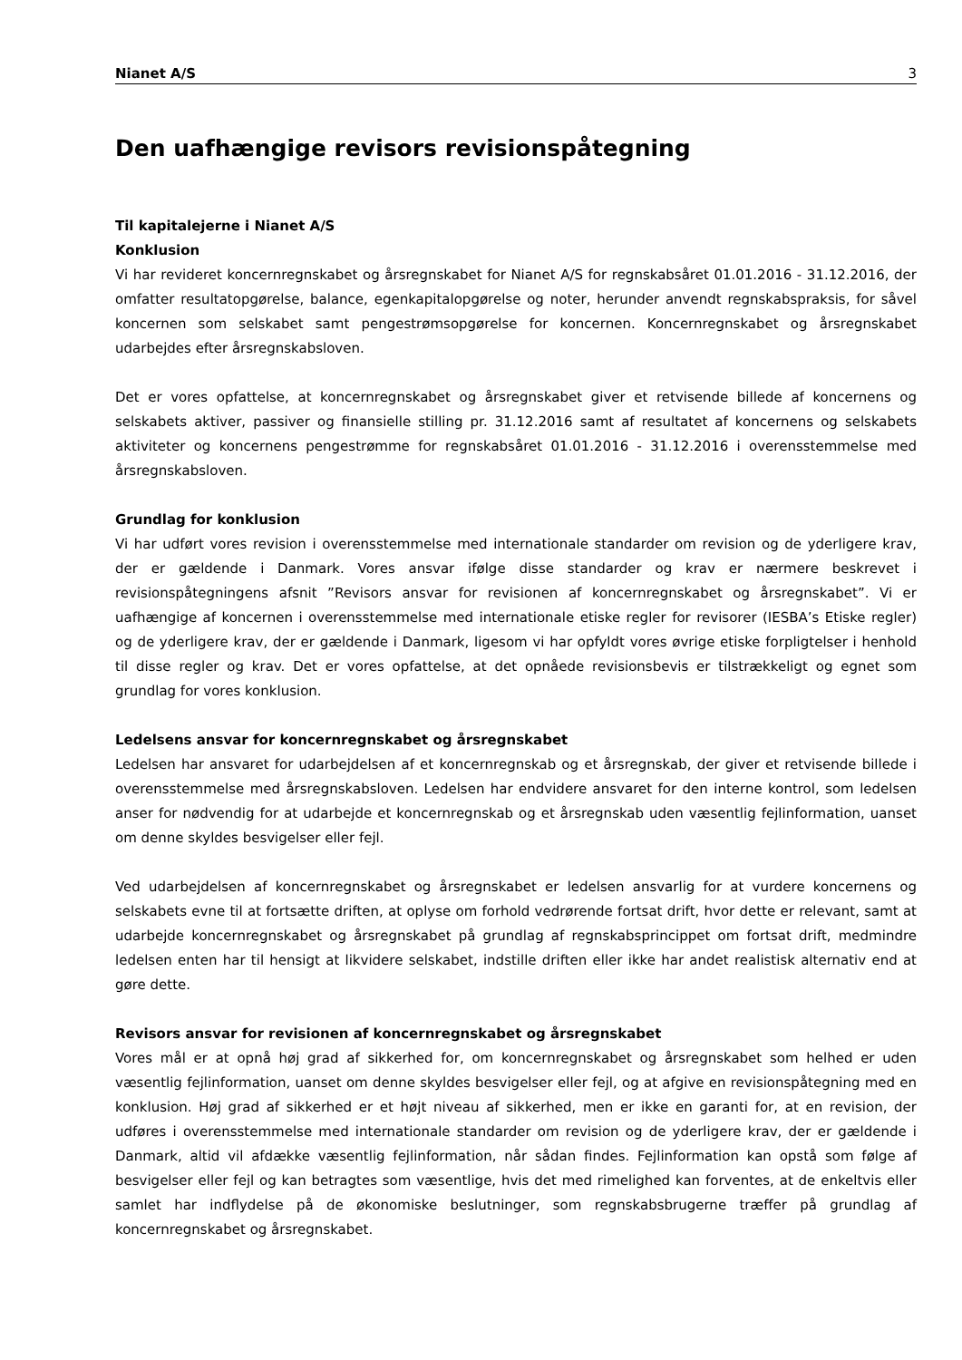Nianet A/S 3
Den uafhængige revisors revisionspåtegning
Til kapitalejerne i Nianet A/S
Konklusion
Vi har revideret koncernregnskabet og årsregnskabet for Nianet A/S for regnskabsåret 01.01.2016 - 31.12.2016, der omfatter resultatopgørelse, balance, egenkapitalopgørelse og noter, herunder anvendt regnskabspraksis, for såvel koncernen som selskabet samt pengestrømsopgørelse for koncernen. Koncernregnskabet og årsregnskabet udarbejdes efter årsregnskabsloven.
Det er vores opfattelse, at koncernregnskabet og årsregnskabet giver et retvisende billede af koncernens og selskabets aktiver, passiver og finansielle stilling pr. 31.12.2016 samt af resultatet af koncernens og selskabets aktiviteter og koncernens pengestrømme for regnskabsåret 01.01.2016 - 31.12.2016 i overensstemmelse med årsregnskabsloven.
Grundlag for konklusion
Vi har udført vores revision i overensstemmelse med internationale standarder om revision og de yderligere krav, der er gældende i Danmark. Vores ansvar ifølge disse standarder og krav er nærmere beskrevet i revisionspåtegningens afsnit ”Revisors ansvar for revisionen af koncernregnskabet og årsregnskabet”. Vi er uafhængige af koncernen i overensstemmelse med internationale etiske regler for revisorer (IESBA’s Etiske regler) og de yderligere krav, der er gældende i Danmark, ligesom vi har opfyldt vores øvrige etiske forpligtelser i henhold til disse regler og krav. Det er vores opfattelse, at det opnåede revisionsbevis er tilstrækkeligt og egnet som grundlag for vores konklusion.
Ledelsens ansvar for koncernregnskabet og årsregnskabet
Ledelsen har ansvaret for udarbejdelsen af et koncernregnskab og et årsregnskab, der giver et retvisende billede i overensstemmelse med årsregnskabsloven. Ledelsen har endvidere ansvaret for den interne kontrol, som ledelsen anser for nødvendig for at udarbejde et koncernregnskab og et årsregnskab uden væsentlig fejlinformation, uanset om denne skyldes besvigelser eller fejl.
Ved udarbejdelsen af koncernregnskabet og årsregnskabet er ledelsen ansvarlig for at vurdere koncernens og selskabets evne til at fortsætte driften, at oplyse om forhold vedrørende fortsat drift, hvor dette er relevant, samt at udarbejde koncernregnskabet og årsregnskabet på grundlag af regnskabsprincippet om fortsat drift, medmindre ledelsen enten har til hensigt at likvidere selskabet, indstille driften eller ikke har andet realistisk alternativ end at gøre dette.
Revisors ansvar for revisionen af koncernregnskabet og årsregnskabet
Vores mål er at opnå høj grad af sikkerhed for, om koncernregnskabet og årsregnskabet som helhed er uden væsentlig fejlinformation, uanset om denne skyldes besvigelser eller fejl, og at afgive en revisionspåtegning med en konklusion. Høj grad af sikkerhed er et højt niveau af sikkerhed, men er ikke en garanti for, at en revision, der udføres i overensstemmelse med internationale standarder om revision og de yderligere krav, der er gældende i Danmark, altid vil afdække væsentlig fejlinformation, når sådan findes. Fejlinformation kan opstå som følge af besvigelser eller fejl og kan betragtes som væsentlige, hvis det med rimelighed kan forventes, at de enkeltvis eller samlet har indflydelse på de økonomiske beslutninger, som regnskabsbrugerne træffer på grundlag af koncernregnskabet og årsregnskabet.